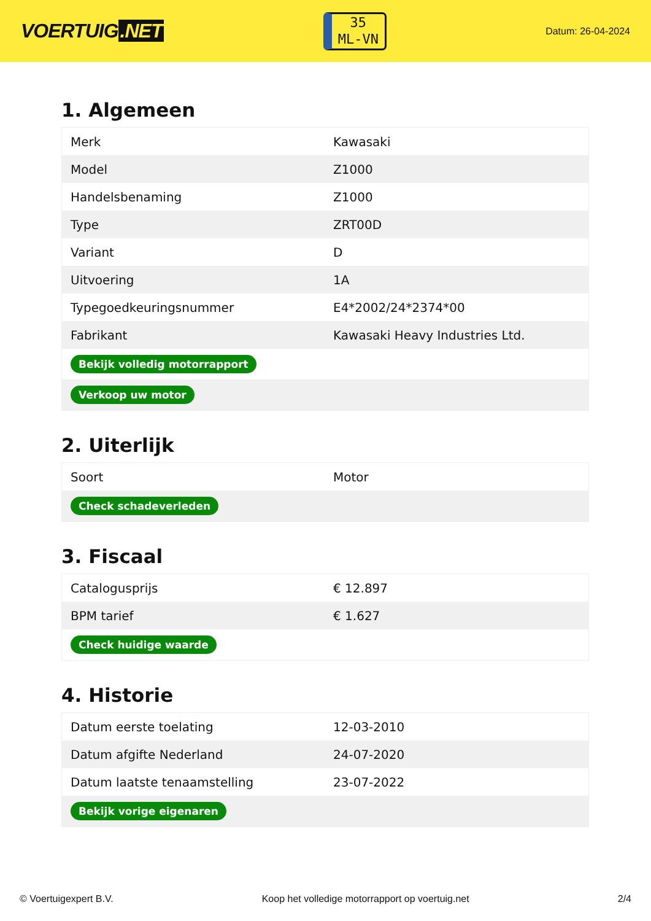VOERTUIG.NET
35
ML-VN
Datum: 26-04-2024
1. Algemeen
| Merk | Kawasaki |
| Model | Z1000 |
| Handelsbenaming | Z1000 |
| Type | ZRT00D |
| Variant | D |
| Uitvoering | 1A |
| Typegoedkeuringsnummer | E4*2002/24*2374*00 |
| Fabrikant | Kawasaki Heavy Industries Ltd. |
| Bekijk volledig motorrapport | |
| Verkoop uw motor | |
2. Uiterlijk
| Soort | Motor |
| Check schadeverleden | |
3. Fiscaal
| Catalogusprijs | € 12.897 |
| BPM tarief | € 1.627 |
| Check huidige waarde | |
4. Historie
| Datum eerste toelating | 12-03-2010 |
| Datum afgifte Nederland | 24-07-2020 |
| Datum laatste tenaamstelling | 23-07-2022 |
| Bekijk vorige eigenaren | |
© Voertuigexpert B.V. Koop het volledige motorrapport op voertuig.net 2/4